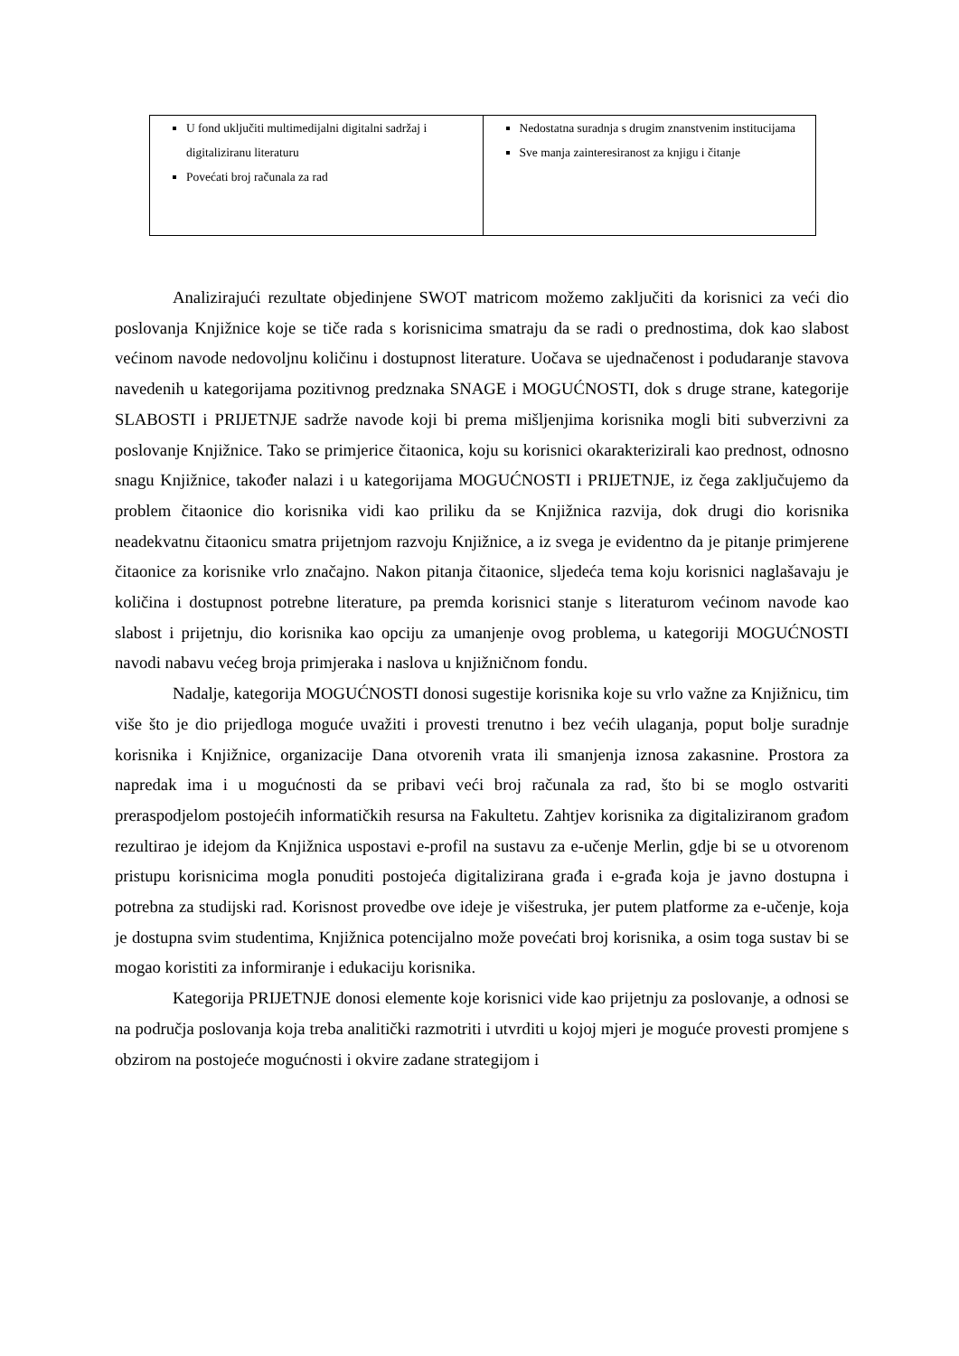| U fond uključiti multimedijalni digitalni sadržaj i digitaliziranu literaturu Povećati broj računala za rad | Nedostatna suradnja s drugim znanstvenim institucijama Sve manja zainteresiranost za knjigu i čitanje |
Analizirajući rezultate objedinjene SWOT matricom možemo zaključiti da korisnici za veći dio poslovanja Knjižnice koje se tiče rada s korisnicima smatraju da se radi o prednostima, dok kao slabost većinom navode nedovoljnu količinu i dostupnost literature. Uočava se ujednačenost i podudaranje stavova navedenih u kategorijama pozitivnog predznaka SNAGE i MOGUĆNOSTI, dok s druge strane, kategorije SLABOSTI i PRIJETNJE sadrže navode koji bi prema mišljenjima korisnika mogli biti subverzivni za poslovanje Knjižnice. Tako se primjerice čitaonica, koju su korisnici okarakterizirali kao prednost, odnosno snagu Knjižnice, također nalazi i u kategorijama MOGUĆNOSTI i PRIJETNJE, iz čega zaključujemo da problem čitaonice dio korisnika vidi kao priliku da se Knjižnica razvija, dok drugi dio korisnika neadekvatnu čitaonicu smatra prijetnjom razvoju Knjižnice, a iz svega je evidentno da je pitanje primjerene čitaonice za korisnike vrlo značajno. Nakon pitanja čitaonice, sljedeća tema koju korisnici naglašavaju je količina i dostupnost potrebne literature, pa premda korisnici stanje s literaturom većinom navode kao slabost i prijetnju, dio korisnika kao opciju za umanjenje ovog problema, u kategoriji MOGUĆNOSTI navodi nabavu većeg broja primjeraka i naslova u knjižničnom fondu.
Nadalje, kategorija MOGUĆNOSTI donosi sugestije korisnika koje su vrlo važne za Knjižnicu, tim više što je dio prijedloga moguće uvažiti i provesti trenutno i bez većih ulaganja, poput bolje suradnje korisnika i Knjižnice, organizacije Dana otvorenih vrata ili smanjenja iznosa zakasnine. Prostora za napredak ima i u mogućnosti da se pribavi veći broj računala za rad, što bi se moglo ostvariti preraspodjelom postojećih informatičkih resursa na Fakultetu. Zahtjev korisnika za digitaliziranom građom rezultirao je idejom da Knjižnica uspostavi e-profil na sustavu za e-učenje Merlin, gdje bi se u otvorenom pristupu korisnicima mogla ponuditi postojeća digitalizirana građa i e-građa koja je javno dostupna i potrebna za studijski rad. Korisnost provedbe ove ideje je višestruka, jer putem platforme za e-učenje, koja je dostupna svim studentima, Knjižnica potencijalno može povećati broj korisnika, a osim toga sustav bi se mogao koristiti za informiranje i edukaciju korisnika.
Kategorija PRIJETNJE donosi elemente koje korisnici vide kao prijetnju za poslovanje, a odnosi se na područja poslovanja koja treba analitički razmotriti i utvrditi u kojoj mjeri je moguće provesti promjene s obzirom na postojeće mogućnosti i okvire zadane strategijom i